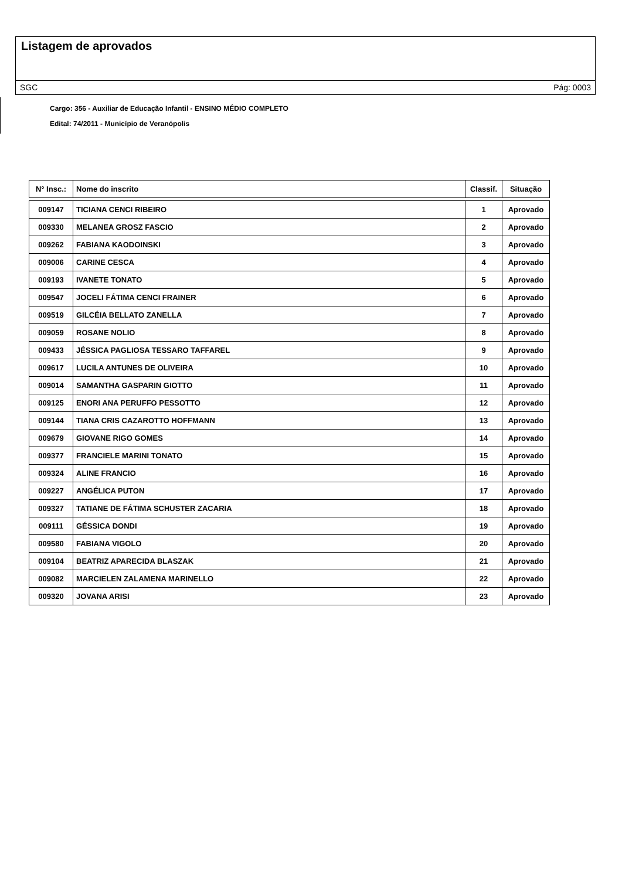Listagem de aprovados
SGC Pág: 0003
Cargo: 356 - Auxiliar de Educação Infantil - ENSINO MÉDIO COMPLETO
Edital: 74/2011 - Município de Veranópolis
| N° Insc.: | Nome do inscrito | Classif. | Situação |
| --- | --- | --- | --- |
| 009147 | TICIANA CENCI RIBEIRO | 1 | Aprovado |
| 009330 | MELANEA GROSZ FASCIO | 2 | Aprovado |
| 009262 | FABIANA KAODOINSKI | 3 | Aprovado |
| 009006 | CARINE CESCA | 4 | Aprovado |
| 009193 | IVANETE TONATO | 5 | Aprovado |
| 009547 | JOCELI FÁTIMA CENCI FRAINER | 6 | Aprovado |
| 009519 | GILCÉIA BELLATO ZANELLA | 7 | Aprovado |
| 009059 | ROSANE NOLIO | 8 | Aprovado |
| 009433 | JÉSSICA PAGLIOSA TESSARO TAFFAREL | 9 | Aprovado |
| 009617 | LUCILA ANTUNES DE OLIVEIRA | 10 | Aprovado |
| 009014 | SAMANTHA GASPARIN GIOTTO | 11 | Aprovado |
| 009125 | ENORI ANA PERUFFO PESSOTTO | 12 | Aprovado |
| 009144 | TIANA CRIS CAZAROTTO HOFFMANN | 13 | Aprovado |
| 009679 | GIOVANE RIGO GOMES | 14 | Aprovado |
| 009377 | FRANCIELE MARINI TONATO | 15 | Aprovado |
| 009324 | ALINE FRANCIO | 16 | Aprovado |
| 009227 | ANGÉLICA PUTON | 17 | Aprovado |
| 009327 | TATIANE DE FÁTIMA SCHUSTER ZACARIA | 18 | Aprovado |
| 009111 | GÉSSICA DONDI | 19 | Aprovado |
| 009580 | FABIANA VIGOLO | 20 | Aprovado |
| 009104 | BEATRIZ APARECIDA BLASZAK | 21 | Aprovado |
| 009082 | MARCIELEN ZALAMENA MARINELLO | 22 | Aprovado |
| 009320 | JOVANA ARISI | 23 | Aprovado |